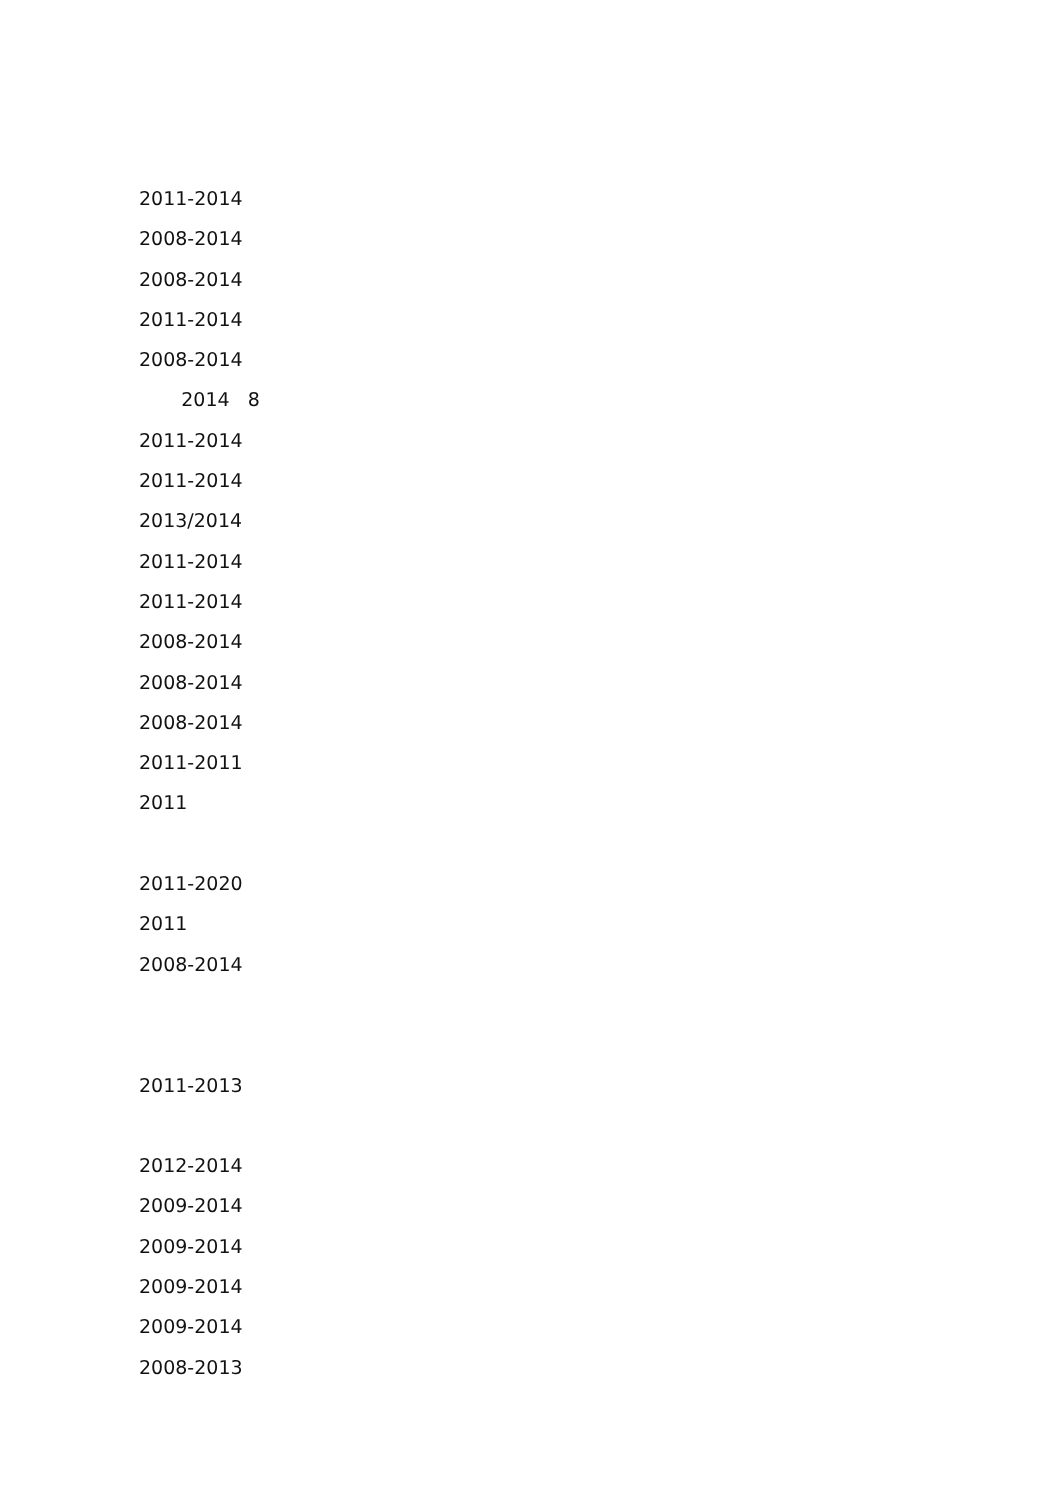2011-2014
2008-2014
2008-2014
2011-2014
2008-2014
2014 8
2011-2014
2011-2014
2013/2014
2011-2014
2011-2014
2008-2014
2008-2014
2008-2014
2011-2011
2011
2011-2020
2011
2008-2014
2011-2013
2012-2014
2009-2014
2009-2014
2009-2014
2009-2014
2008-2013